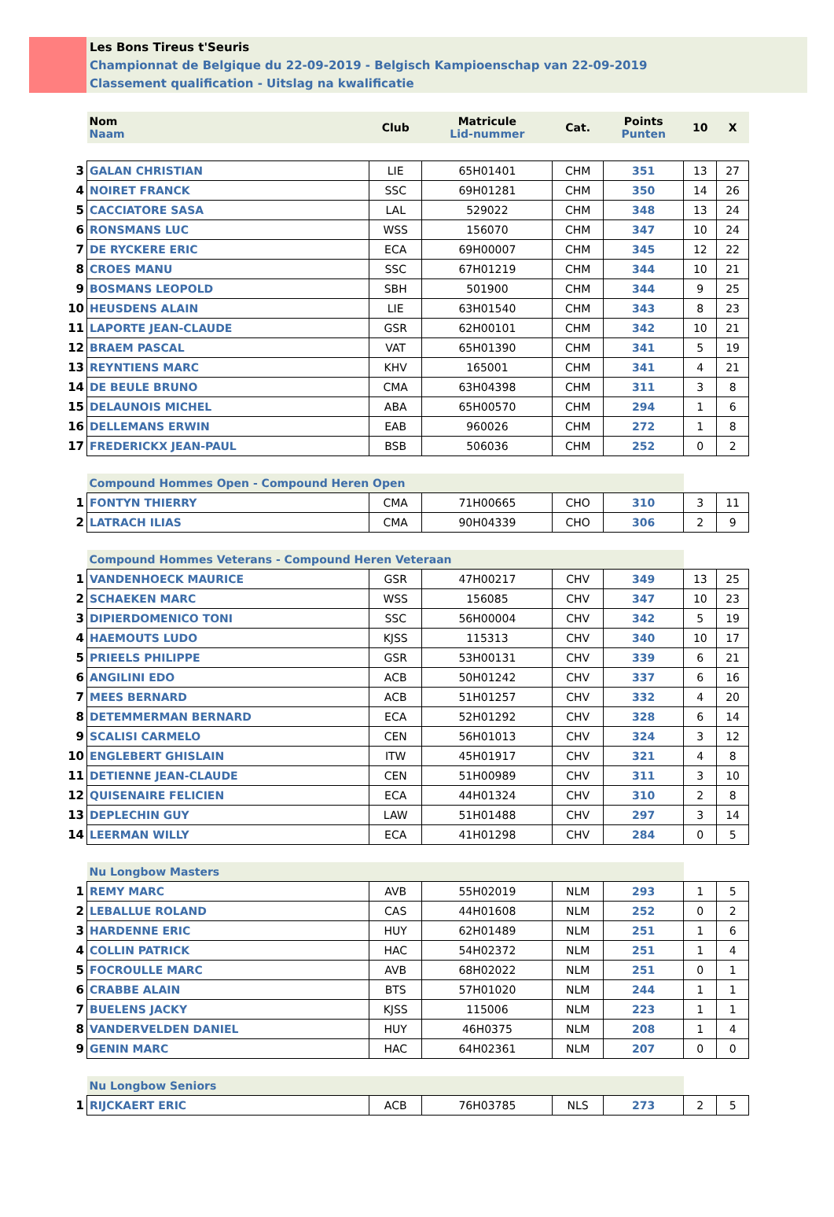Les Bons Tireus t'Seuris
Championnat de Belgique du 22-09-2019 - Belgisch Kampioenschap van 22-09-2019
Classement qualification - Uitslag na kwalificatie
| | Nom Naam | Club | Matricule Lid-nummer | Cat. | Points Punten | 10 | X |
| 3 | GALAN CHRISTIAN | LIE | 65H01401 | CHM | 351 | 13 | 27 |
| 4 | NOIRET FRANCK | SSC | 69H01281 | CHM | 350 | 14 | 26 |
| 5 | CACCIATORE SASA | LAL | 529022 | CHM | 348 | 13 | 24 |
| 6 | RONSMANS LUC | WSS | 156070 | CHM | 347 | 10 | 24 |
| 7 | DE RYCKERE ERIC | ECA | 69H00007 | CHM | 345 | 12 | 22 |
| 8 | CROES MANU | SSC | 67H01219 | CHM | 344 | 10 | 21 |
| 9 | BOSMANS LEOPOLD | SBH | 501900 | CHM | 344 | 9 | 25 |
| 10 | HEUSDENS ALAIN | LIE | 63H01540 | CHM | 343 | 8 | 23 |
| 11 | LAPORTE JEAN-CLAUDE | GSR | 62H00101 | CHM | 342 | 10 | 21 |
| 12 | BRAEM PASCAL | VAT | 65H01390 | CHM | 341 | 5 | 19 |
| 13 | REYNTIENS MARC | KHV | 165001 | CHM | 341 | 4 | 21 |
| 14 | DE BEULE BRUNO | CMA | 63H04398 | CHM | 311 | 3 | 8 |
| 15 | DELAUNOIS MICHEL | ABA | 65H00570 | CHM | 294 | 1 | 6 |
| 16 | DELLEMANS ERWIN | EAB | 960026 | CHM | 272 | 1 | 8 |
| 17 | FREDERICKX JEAN-PAUL | BSB | 506036 | CHM | 252 | 0 | 2 |
| | Compound Hommes Open - Compound Heren Open | | | | | | |
| 1 | FONTYN THIERRY | CMA | 71H00665 | CHO | 310 | 3 | 11 |
| 2 | LATRACH ILIAS | CMA | 90H04339 | CHO | 306 | 2 | 9 |
| | Compound Hommes Veterans - Compound Heren Veteraan | | | | | | |
| 1 | VANDENHOECK MAURICE | GSR | 47H00217 | CHV | 349 | 13 | 25 |
| 2 | SCHAEKEN MARC | WSS | 156085 | CHV | 347 | 10 | 23 |
| 3 | DIPIERDOMENICO TONI | SSC | 56H00004 | CHV | 342 | 5 | 19 |
| 4 | HAEMOUTS LUDO | KJSS | 115313 | CHV | 340 | 10 | 17 |
| 5 | PRIEELS PHILIPPE | GSR | 53H00131 | CHV | 339 | 6 | 21 |
| 6 | ANGILINI EDO | ACB | 50H01242 | CHV | 337 | 6 | 16 |
| 7 | MEES BERNARD | ACB | 51H01257 | CHV | 332 | 4 | 20 |
| 8 | DETEMMERMAN BERNARD | ECA | 52H01292 | CHV | 328 | 6 | 14 |
| 9 | SCALISI CARMELO | CEN | 56H01013 | CHV | 324 | 3 | 12 |
| 10 | ENGLEBERT GHISLAIN | ITW | 45H01917 | CHV | 321 | 4 | 8 |
| 11 | DETIENNE JEAN-CLAUDE | CEN | 51H00989 | CHV | 311 | 3 | 10 |
| 12 | QUISENAIRE FELICIEN | ECA | 44H01324 | CHV | 310 | 2 | 8 |
| 13 | DEPLECHIN GUY | LAW | 51H01488 | CHV | 297 | 3 | 14 |
| 14 | LEERMAN WILLY | ECA | 41H01298 | CHV | 284 | 0 | 5 |
| | Nu Longbow Masters | | | | | | |
| 1 | REMY MARC | AVB | 55H02019 | NLM | 293 | 1 | 5 |
| 2 | LEBALLUE ROLAND | CAS | 44H01608 | NLM | 252 | 0 | 2 |
| 3 | HARDENNE ERIC | HUY | 62H01489 | NLM | 251 | 1 | 6 |
| 4 | COLLIN PATRICK | HAC | 54H02372 | NLM | 251 | 1 | 4 |
| 5 | FOCROULLE MARC | AVB | 68H02022 | NLM | 251 | 0 | 1 |
| 6 | CRABBE ALAIN | BTS | 57H01020 | NLM | 244 | 1 | 1 |
| 7 | BUELENS JACKY | KJSS | 115006 | NLM | 223 | 1 | 1 |
| 8 | VANDERVELDEN DANIEL | HUY | 46H0375 | NLM | 208 | 1 | 4 |
| 9 | GENIN MARC | HAC | 64H02361 | NLM | 207 | 0 | 0 |
| | Nu Longbow Seniors | | | | | | |
| 1 | RIJCKAERT ERIC | ACB | 76H03785 | NLS | 273 | 2 | 5 |